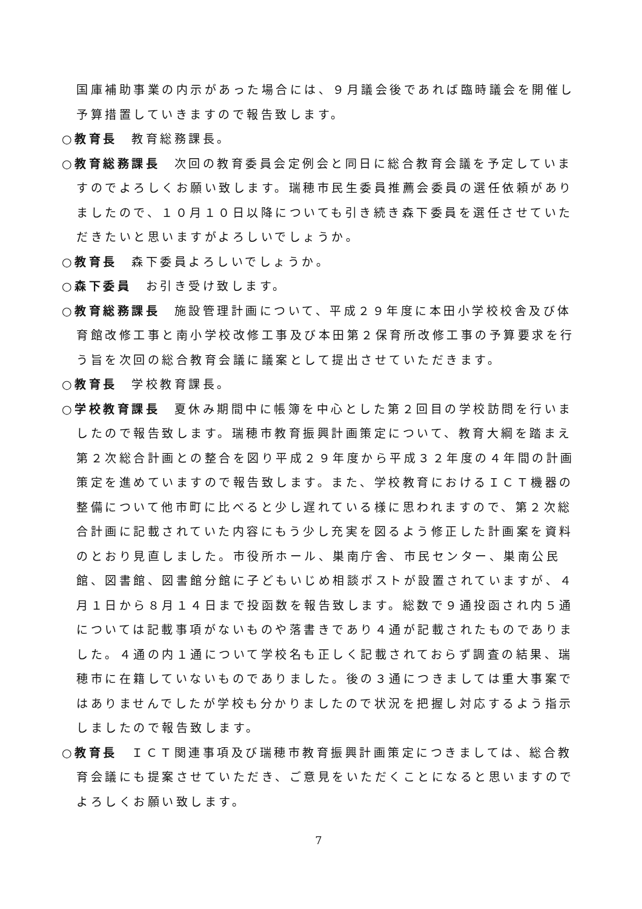国庫補助事業の内示があった場合には、９月議会後であれば臨時議会を開催し予算措置していきますので報告致します。
○教育長　教育総務課長。
○教育総務課長　次回の教育委員会定例会と同日に総合教育会議を予定していますのでよろしくお願い致します。瑞穂市民生委員推薦会委員の選任依頼がありましたので、１０月１０日以降についても引き続き森下委員を選任させていただきたいと思いますがよろしいでしょうか。
○教育長　森下委員よろしいでしょうか。
○森下委員　お引き受け致します。
○教育総務課長　施設管理計画について、平成２９年度に本田小学校校舎及び体育館改修工事と南小学校改修工事及び本田第２保育所改修工事の予算要求を行う旨を次回の総合教育会議に議案として提出させていただきます。
○教育長　学校教育課長。
○学校教育課長　夏休み期間中に帳簿を中心とした第２回目の学校訪問を行いましたので報告致します。瑞穂市教育振興計画策定について、教育大綱を踏まえ第２次総合計画との整合を図り平成２９年度から平成３２年度の４年間の計画策定を進めていますので報告致します。また、学校教育におけるＩＣＴ機器の整備について他市町に比べると少し遅れている様に思われますので、第２次総合計画に記載されていた内容にもう少し充実を図るよう修正した計画案を資料のとおり見直しました。市役所ホール、巣南庁舎、市民センター、巣南公民館、図書館、図書館分館に子どもいじめ相談ポストが設置されていますが、４月１日から８月１４日まで投函数を報告致します。総数で９通投函され内５通については記載事項がないものや落書きであり４通が記載されたものでありました。４通の内１通について学校名も正しく記載されておらず調査の結果、瑞穂市に在籍していないものでありました。後の３通につきましては重大事案ではありませんでしたが学校も分かりましたので状況を把握し対応するよう指示しましたので報告致します。
○教育長　ＩＣＴ関連事項及び瑞穂市教育振興計画策定につきましては、総合教育会議にも提案させていただき、ご意見をいただくことになると思いますのでよろしくお願い致します。
7